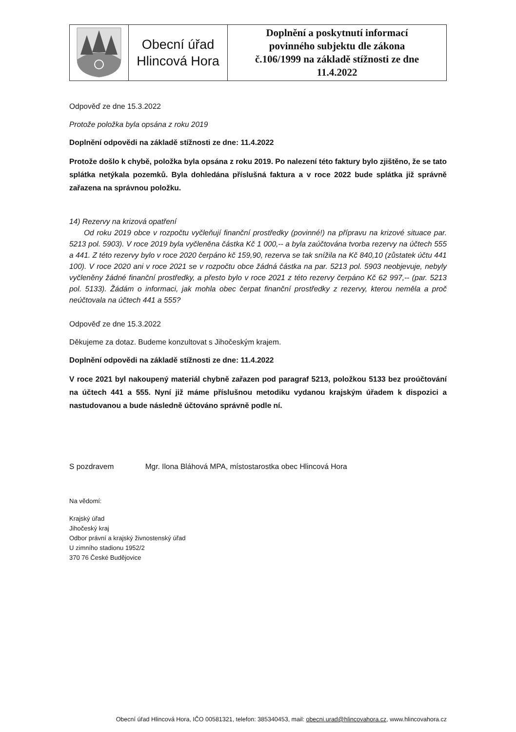| | Obecní úřad Hlincová Hora | Doplnění a poskytnutí informací povinného subjektu dle zákona č.106/1999 na základě stížnosti ze dne 11.4.2022 |
Odpověď ze dne 15.3.2022
Protože položka byla opsána z roku 2019
Doplnění odpovědi na základě stížnosti ze dne: 11.4.2022
Protože došlo k chybě, položka byla opsána z roku 2019. Po nalezení této faktury bylo zjištěno, že se tato splátka netýkala pozemků. Byla dohledána příslušná faktura a v roce 2022 bude splátka již správně zařazena na správnou položku.
14) Rezervy na krizová opatření
Od roku 2019 obce v rozpočtu vyčleňují finanční prostředky (povinné!) na přípravu na krizové situace par. 5213 pol. 5903). V roce 2019 byla vyčleněna částka Kč 1 000,-- a byla zaúčtována tvorba rezervy na účtech 555 a 441. Z této rezervy bylo v roce 2020 čerpáno kč 159,90, rezerva se tak snížila na Kč 840,10 (zůstatek účtu 441 100). V roce 2020 ani v roce 2021 se v rozpočtu obce žádná částka na par. 5213 pol. 5903 neobjevuje, nebyly vyčleněny žádné finanční prostředky, a přesto bylo v roce 2021 z této rezervy čerpáno Kč 62 997,-- (par. 5213 pol. 5133). Žádám o informaci, jak mohla obec čerpat finanční prostředky z rezervy, kterou neměla a proč neúčtovala na účtech 441 a 555?
Odpověď ze dne 15.3.2022
Děkujeme za dotaz. Budeme konzultovat s Jihočeským krajem.
Doplnění odpovědi na základě stížnosti ze dne: 11.4.2022
V roce 2021 byl nakoupený materiál chybně zařazen pod paragraf 5213, položkou 5133 bez proúčtování na účtech 441 a 555. Nyní již máme příslušnou metodiku vydanou krajským úřadem k dispozici a nastudovanou a bude následně účtováno správně podle ní.
S pozdravem Mgr. Ilona Bláhová MPA, místostarostka obec Hlincová Hora
Na vědomí:
Krajský úřad
Jihočeský kraj
Odbor právní a krajský živnostenský úřad
U zimního stadionu 1952/2
370 76 České Budějovice
Obecní úřad Hlincová Hora, IČO 00581321, telefon: 385340453, mail: obecni.urad@hlincovahora.cz, www.hlincovahora.cz